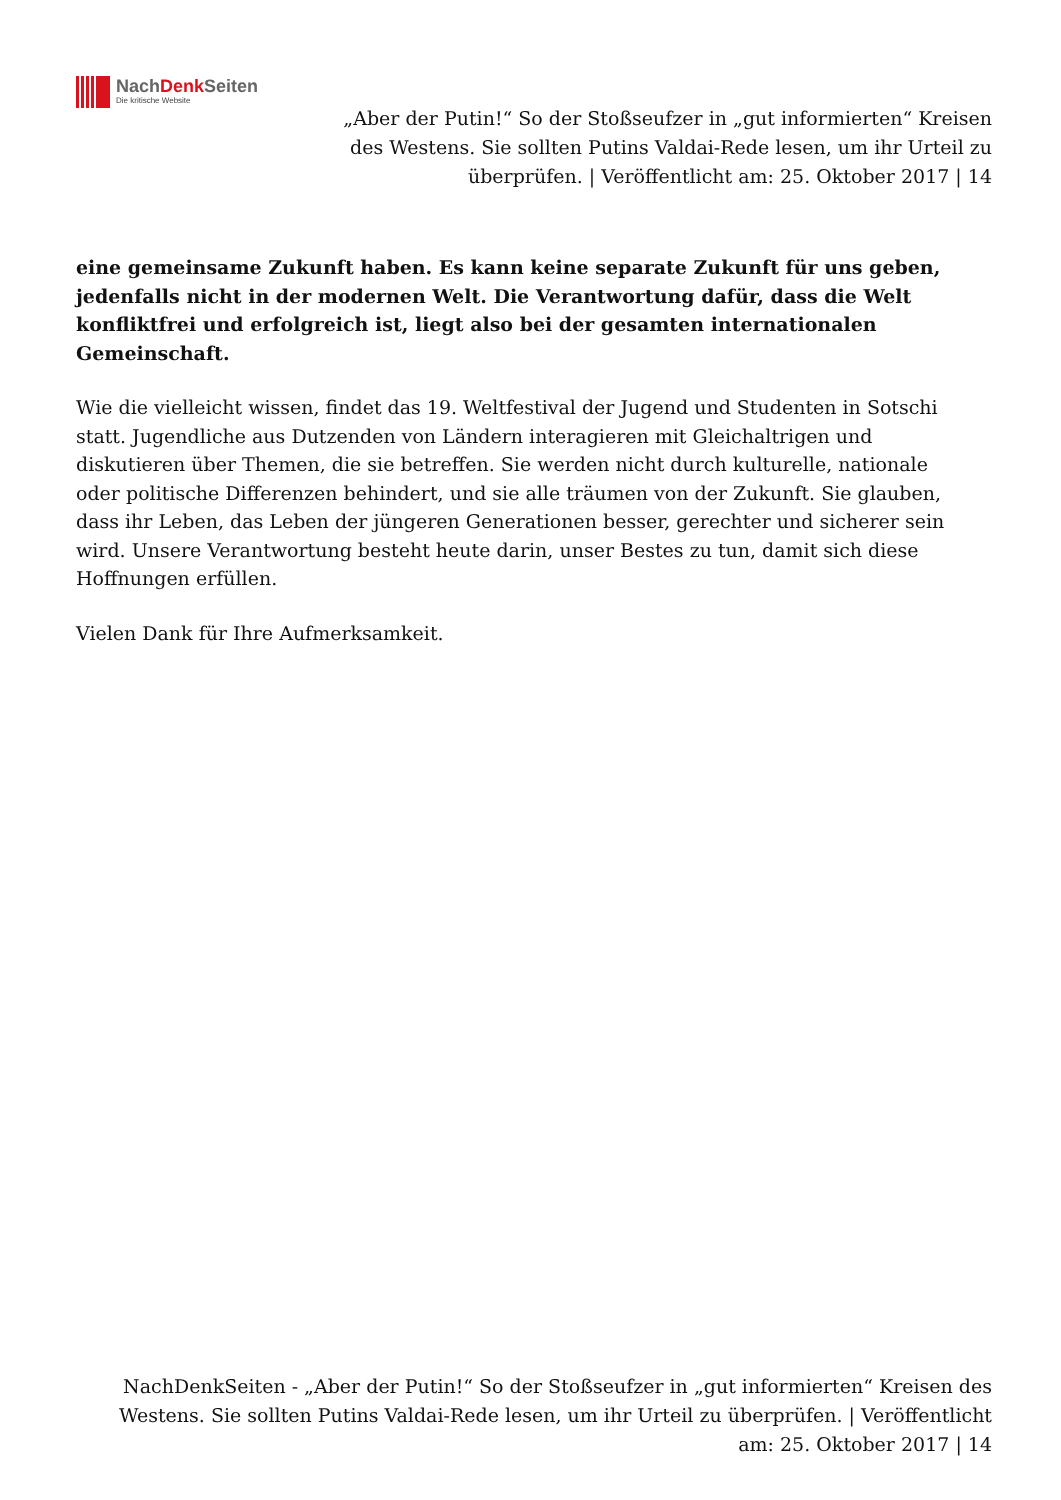NachDenk Seiten
Die kritische Website
„Aber der Putin!“ So der Stoßseufzer in „gut informierten“ Kreisen des Westens. Sie sollten Putins Valdai-Rede lesen, um ihr Urteil zu überprüfen. | Veröffentlicht am: 25. Oktober 2017 | 14
eine gemeinsame Zukunft haben. Es kann keine separate Zukunft für uns geben, jedenfalls nicht in der modernen Welt. Die Verantwortung dafür, dass die Welt konfliktfrei und erfolgreich ist, liegt also bei der gesamten internationalen Gemeinschaft.
Wie die vielleicht wissen, findet das 19. Weltfestival der Jugend und Studenten in Sotschi statt. Jugendliche aus Dutzenden von Ländern interagieren mit Gleichaltrigen und diskutieren über Themen, die sie betreffen. Sie werden nicht durch kulturelle, nationale oder politische Differenzen behindert, und sie alle träumen von der Zukunft. Sie glauben, dass ihr Leben, das Leben der jüngeren Generationen besser, gerechter und sicherer sein wird. Unsere Verantwortung besteht heute darin, unser Bestes zu tun, damit sich diese Hoffnungen erfüllen.
Vielen Dank für Ihre Aufmerksamkeit.
NachDenkSeiten - „Aber der Putin!“ So der Stoßseufzer in „gut informierten“ Kreisen des Westens. Sie sollten Putins Valdai-Rede lesen, um ihr Urteil zu überprüfen. | Veröffentlicht am: 25. Oktober 2017 | 14